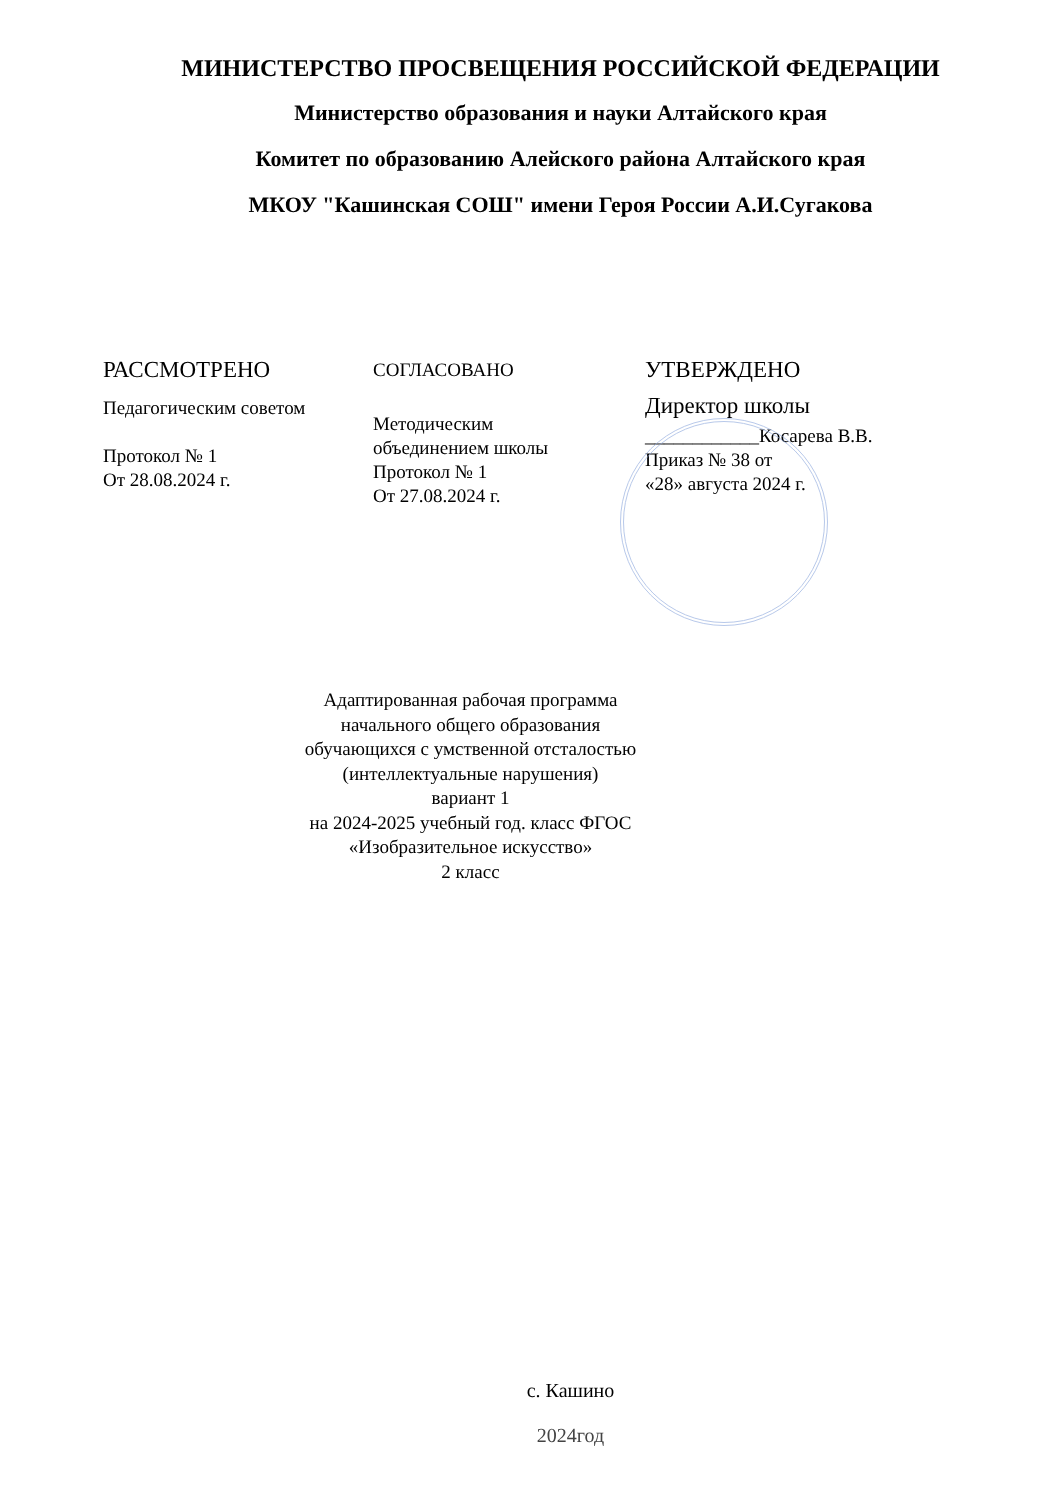МИНИСТЕРСТВО ПРОСВЕЩЕНИЯ РОССИЙСКОЙ ФЕДЕРАЦИИ
Министерство образования и науки Алтайского края
Комитет по образованию Алейского района Алтайского края
МКОУ "Кашинская СОШ" имени Героя России А.И.Сугакова
РАССМОТРЕНО
Педагогическим советом
Протокол № 1
От 28.08.2024 г.
СОГЛАСОВАНО
Методическим
объединением школы
Протокол № 1
От 27.08.2024 г.
УТВЕРЖДЕНО
Директор школы
____________Косарева В.В.
Приказ № 38 от
«28» августа 2024 г.
Адаптированная рабочая программа
начального общего образования
обучающихся с умственной отсталостью
(интеллектуальные нарушения)
вариант 1
на 2024-2025 учебный год. класс ФГОС
«Изобразительное искусство»
2 класс
с. Кашино
2024год